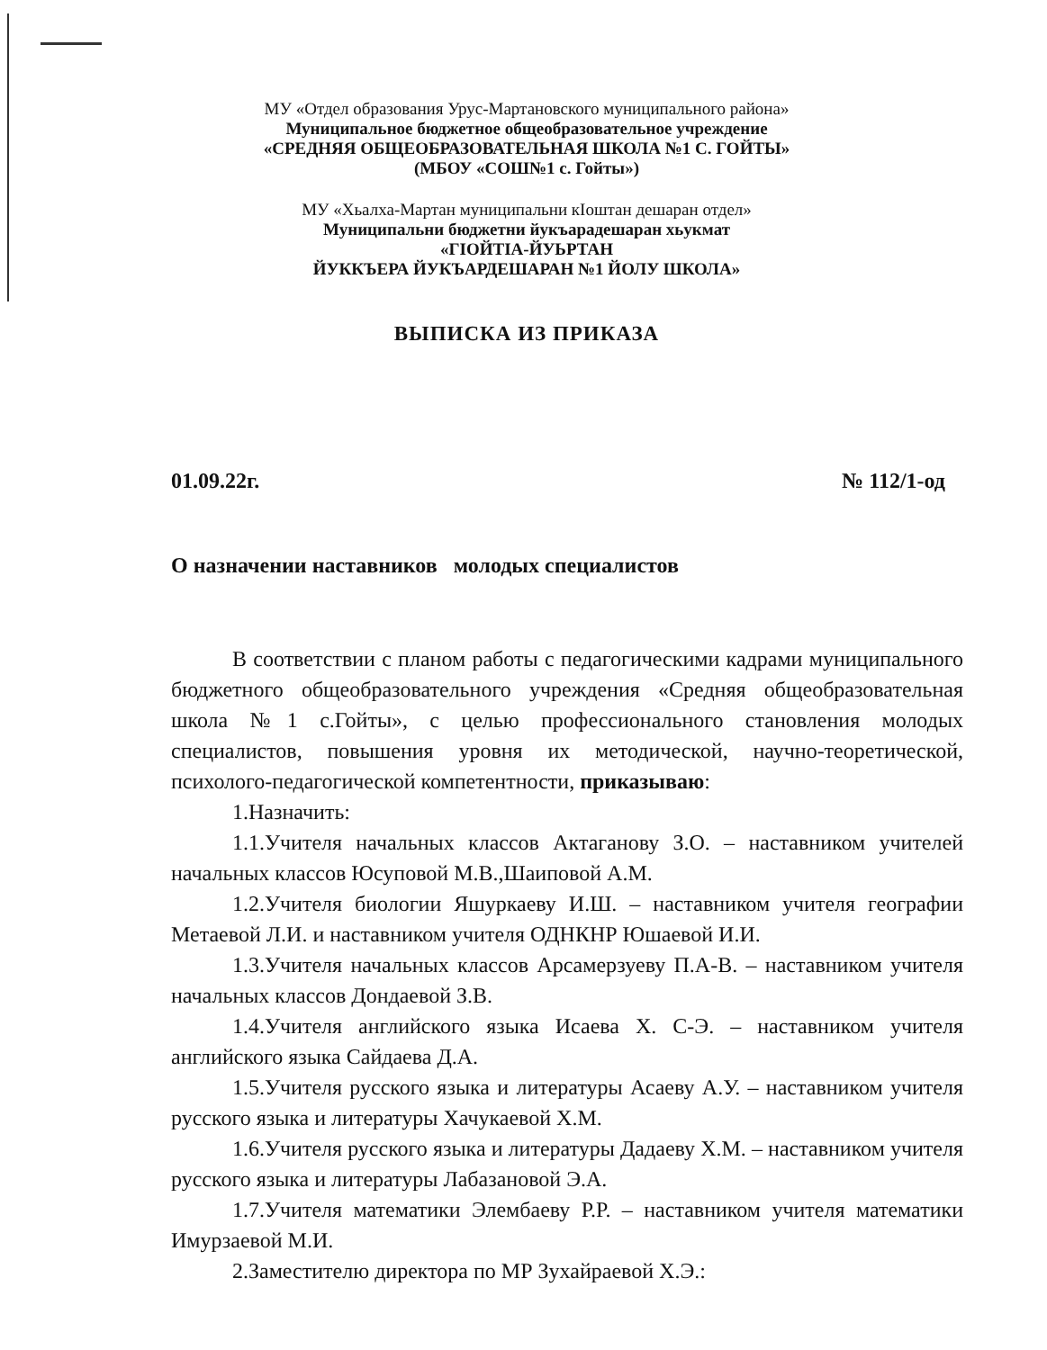МУ «Отдел образования Урус-Мартановского муниципального района»
Муниципальное бюджетное общеобразовательное учреждение
«СРЕДНЯЯ ОБЩЕОБРАЗОВАТЕЛЬНАЯ ШКОЛА №1 С. ГОЙТЫ»
(МБОУ «СОШ№1 с. Гойты»)
МУ «Хьалха-Мартан муниципальни кIоштан дешаран отдел»
Муниципальни бюджетни йукъарадешаран хьукмат
«ГIОЙТIА-ЙУЬРТАН
ЙУККЪЕРА ЙУКЪАРДЕШАРАН №1 ЙОЛУ ШКОЛА»
ВЫПИСКА ИЗ ПРИКАЗА
01.09.22г. № 112/1-од
О назначении наставников молодых специалистов
В соответствии с планом работы с педагогическими кадрами муниципального бюджетного общеобразовательного учреждения «Средняя общеобразовательная школа №1 с.Гойты», с целью профессионального становления молодых специалистов, повышения уровня их методической, научно-теоретической, психолого-педагогической компетентности, приказываю:
1.Назначить:
1.1.Учителя начальных классов Актаганову З.О. – наставником учителей начальных классов Юсуповой М.В.,Шаиповой А.М.
1.2.Учителя биологии Яшуркаеву И.Ш. – наставником учителя географии Метаевой Л.И. и наставником учителя ОДНКНР Юшаевой И.И.
1.3.Учителя начальных классов Арсамерзуеву П.А-В. – наставником учителя начальных классов Дондаевой З.В.
1.4.Учителя английского языка Исаева Х. С-Э. – наставником учителя английского языка Сайдаева Д.А.
1.5.Учителя русского языка и литературы Асаеву А.У. – наставником учителя русского языка и литературы Хачукаевой Х.М.
1.6.Учителя русского языка и литературы Дадаеву Х.М. – наставником учителя русского языка и литературы Лабазановой Э.А.
1.7.Учителя математики Элембаеву Р.Р. – наставником учителя математики Имурзаевой М.И.
2.Заместителю директора по МР Зухайраевой Х.Э.: